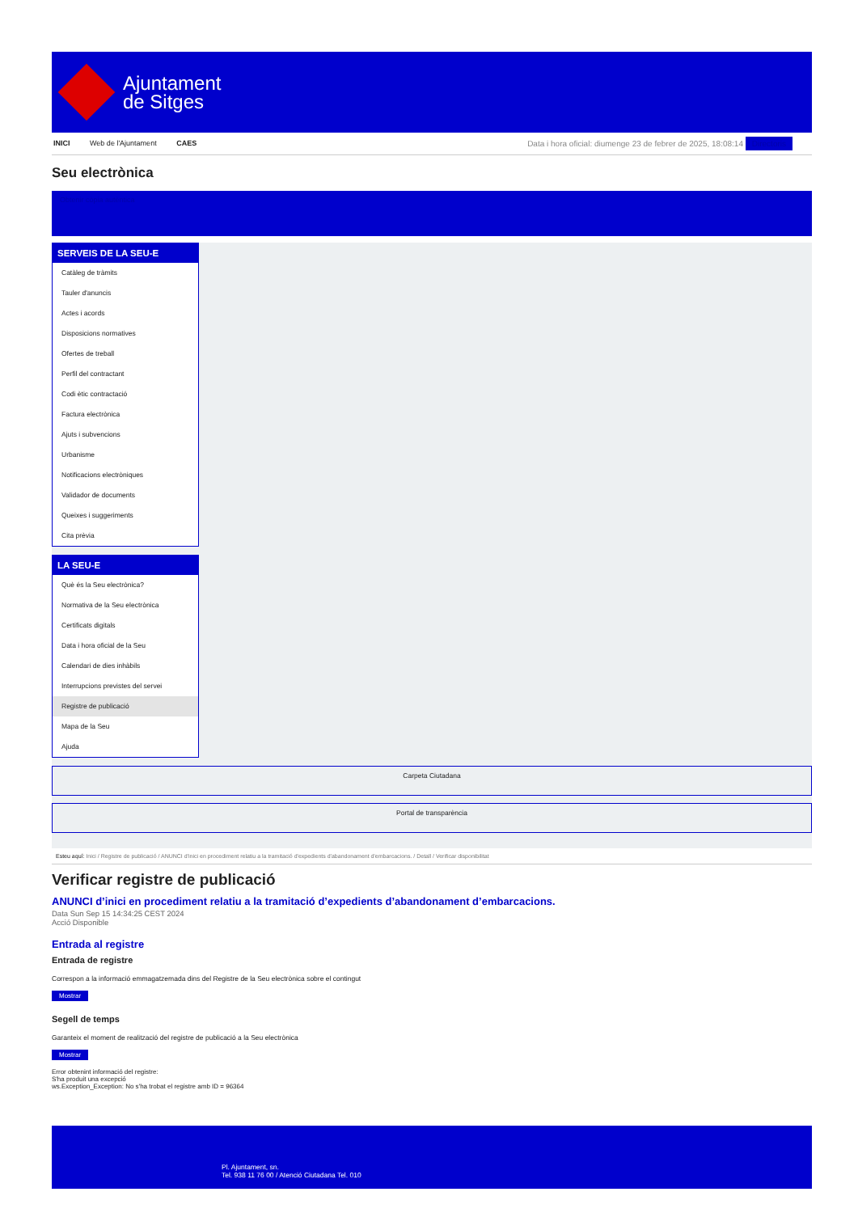Ajuntament
de Sitges
INICI Web de l'Ajuntament CAES Data i hora oficial: diumenge 23 de febrer de 2025, 18:08:14 Directoris
Seu electrònica
Obtenir còpia autèntica
SERVEIS DE LA SEU-E
Catàleg de tràmits
Tauler d'anuncis
Actes i acords
Disposicions normatives
Ofertes de treball
Perfil del contractant
Codi ètic contractació
Factura electrònica
Ajuts i subvencions
Urbanisme
Notificacions electròniques
Validador de documents
Queixes i suggeriments
Cita prèvia
LA SEU-E
Què és la Seu electrònica?
Normativa de la Seu electrònica
Certificats digitals
Data i hora oficial de la Seu
Calendari de dies inhàbils
Interrupcions previstes del servei
Registre de publicació
Mapa de la Seu
Ajuda
Carpeta Ciutadana
Portal de transparència
Esteu aquí: Inici / Registre de publicació / ANUNCI d'inici en procediment relatiu a la tramitació d'expedients d'abandonament d'embarcacions. / Detall / Verificar disponibilitat
Verificar registre de publicació
ANUNCI d’inici en procediment relatiu a la tramitació d’expedients d’abandonament d’embarcacions.
Data Sun Sep 15 14:34:25 CEST 2024
Acció Disponible
Entrada al registre
Entrada de registre
Correspon a la informació emmagatzemada dins del Registre de la Seu electrònica sobre el contingut
Mostrar
Segell de temps
Garanteix el moment de realització del registre de publicació a la Seu electrònica
Mostrar
Error obtenint informació del registre:
S'ha produit una excepció
ws.Exception_Exception: No s'ha trobat el registre amb ID = 96364
Pl. Ajuntament, sn.
Tel. 938 11 76 00 / Atenció Ciutadana Tel. 010